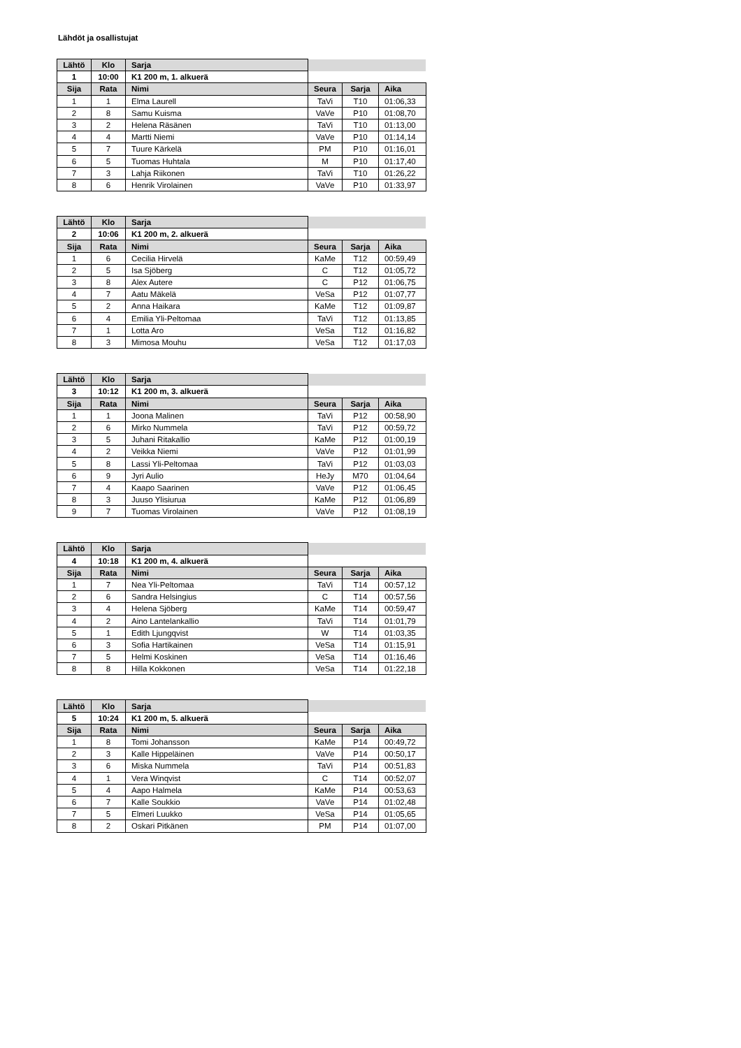Lähdöt ja osallistujat
| Lähtö | Klo | Sarja | | | |
| 1 | 10:00 | K1 200 m, 1. alkuerä | | | |
| Sija | Rata | Nimi | Seura | Sarja | Aika |
| 1 | 1 | Elma Laurell | TaVi | T10 | 01:06,33 |
| 2 | 8 | Samu Kuisma | VaVe | P10 | 01:08,70 |
| 3 | 2 | Helena Räsänen | TaVi | T10 | 01:13,00 |
| 4 | 4 | Martti Niemi | VaVe | P10 | 01:14,14 |
| 5 | 7 | Tuure Kärkelä | PM | P10 | 01:16,01 |
| 6 | 5 | Tuomas Huhtala | M | P10 | 01:17,40 |
| 7 | 3 | Lahja Riikonen | TaVi | T10 | 01:26,22 |
| 8 | 6 | Henrik Virolainen | VaVe | P10 | 01:33,97 |
| Lähtö | Klo | Sarja | | | |
| 2 | 10:06 | K1 200 m, 2. alkuerä | | | |
| Sija | Rata | Nimi | Seura | Sarja | Aika |
| 1 | 6 | Cecilia Hirvelä | KaMe | T12 | 00:59,49 |
| 2 | 5 | Isa Sjöberg | C | T12 | 01:05,72 |
| 3 | 8 | Alex Autere | C | P12 | 01:06,75 |
| 4 | 7 | Aatu Mäkelä | VeSa | P12 | 01:07,77 |
| 5 | 2 | Anna Haikara | KaMe | T12 | 01:09,87 |
| 6 | 4 | Emilia Yli-Peltomaa | TaVi | T12 | 01:13,85 |
| 7 | 1 | Lotta Aro | VeSa | T12 | 01:16,82 |
| 8 | 3 | Mimosa Mouhu | VeSa | T12 | 01:17,03 |
| Lähtö | Klo | Sarja | | | |
| 3 | 10:12 | K1 200 m, 3. alkuerä | | | |
| Sija | Rata | Nimi | Seura | Sarja | Aika |
| 1 | 1 | Joona Malinen | TaVi | P12 | 00:58,90 |
| 2 | 6 | Mirko Nummela | TaVi | P12 | 00:59,72 |
| 3 | 5 | Juhani Ritakallio | KaMe | P12 | 01:00,19 |
| 4 | 2 | Veikka Niemi | VaVe | P12 | 01:01,99 |
| 5 | 8 | Lassi Yli-Peltomaa | TaVi | P12 | 01:03,03 |
| 6 | 9 | Jyri Aulio | HeJy | M70 | 01:04,64 |
| 7 | 4 | Kaapo Saarinen | VaVe | P12 | 01:06,45 |
| 8 | 3 | Juuso Ylisiurua | KaMe | P12 | 01:06,89 |
| 9 | 7 | Tuomas Virolainen | VaVe | P12 | 01:08,19 |
| Lähtö | Klo | Sarja | | | |
| 4 | 10:18 | K1 200 m, 4. alkuerä | | | |
| Sija | Rata | Nimi | Seura | Sarja | Aika |
| 1 | 7 | Nea Yli-Peltomaa | TaVi | T14 | 00:57,12 |
| 2 | 6 | Sandra Helsingius | C | T14 | 00:57,56 |
| 3 | 4 | Helena Sjöberg | KaMe | T14 | 00:59,47 |
| 4 | 2 | Aino Lantelankallio | TaVi | T14 | 01:01,79 |
| 5 | 1 | Edith Ljungqvist | W | T14 | 01:03,35 |
| 6 | 3 | Sofia Hartikainen | VeSa | T14 | 01:15,91 |
| 7 | 5 | Helmi Koskinen | VeSa | T14 | 01:16,46 |
| 8 | 8 | Hilla Kokkonen | VeSa | T14 | 01:22,18 |
| Lähtö | Klo | Sarja | | | |
| 5 | 10:24 | K1 200 m, 5. alkuerä | | | |
| Sija | Rata | Nimi | Seura | Sarja | Aika |
| 1 | 8 | Tomi Johansson | KaMe | P14 | 00:49,72 |
| 2 | 3 | Kalle Hippeläinen | VaVe | P14 | 00:50,17 |
| 3 | 6 | Miska Nummela | TaVi | P14 | 00:51,83 |
| 4 | 1 | Vera Winqvist | C | T14 | 00:52,07 |
| 5 | 4 | Aapo Halmela | KaMe | P14 | 00:53,63 |
| 6 | 7 | Kalle Soukkio | VaVe | P14 | 01:02,48 |
| 7 | 5 | Elmeri Luukko | VeSa | P14 | 01:05,65 |
| 8 | 2 | Oskari Pitkänen | PM | P14 | 01:07,00 |